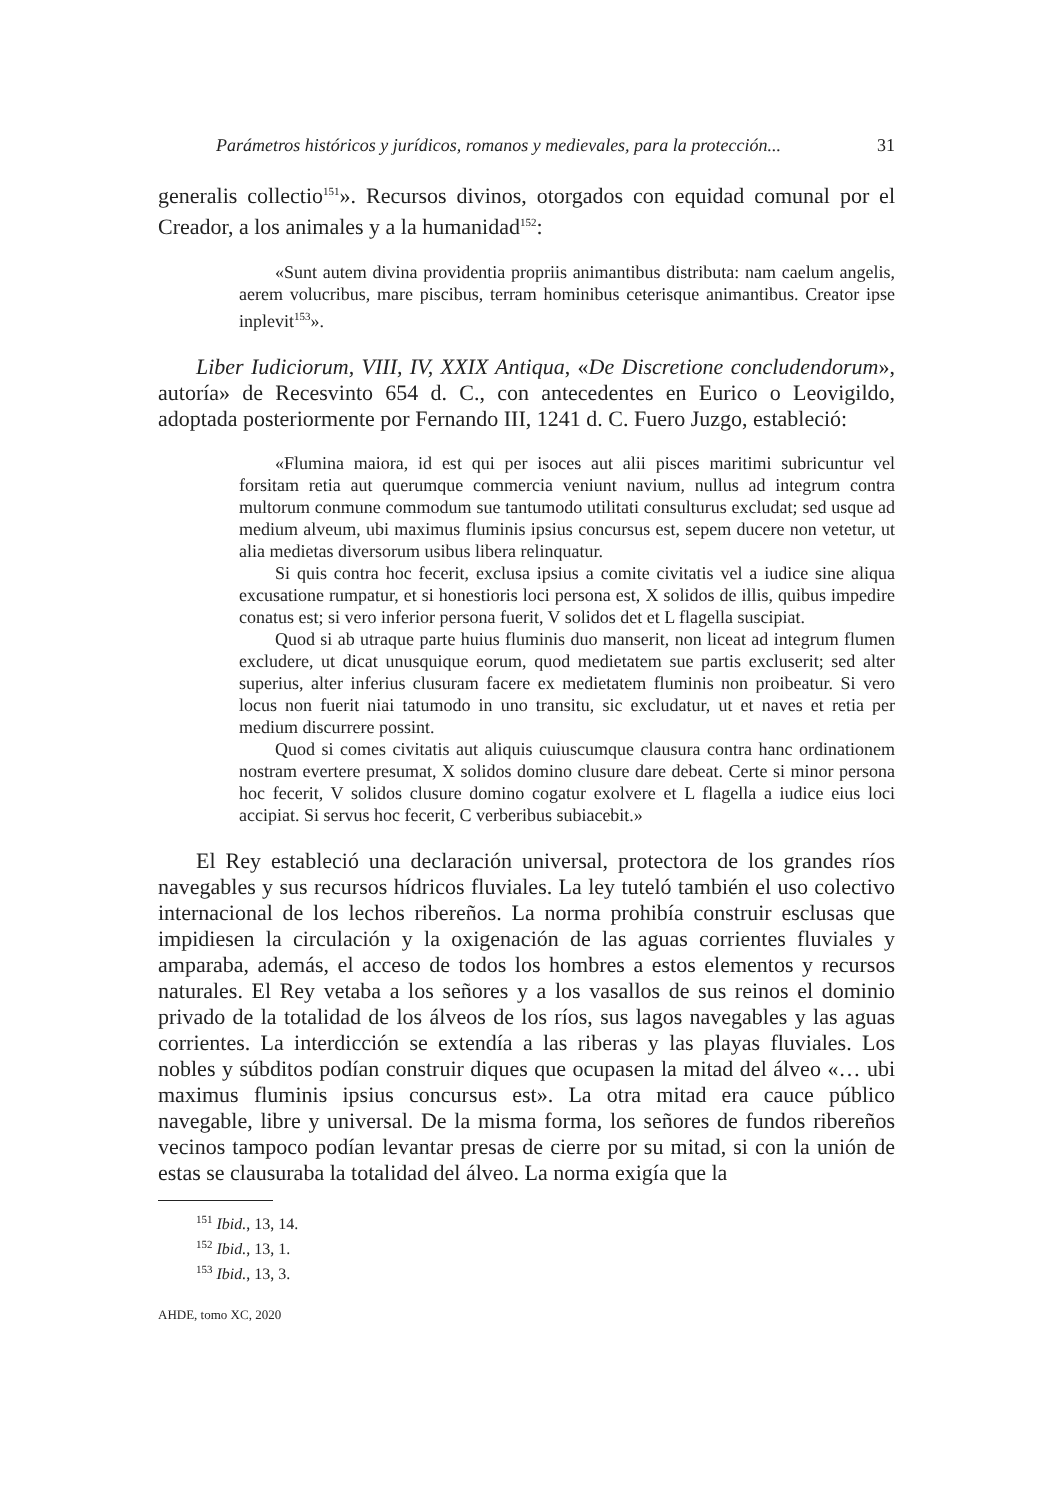Parámetros históricos y jurídicos, romanos y medievales, para la protección... 31
generalis collectio<sup>151</sup>». Recursos divinos, otorgados con equidad comunal por el Creador, a los animales y a la humanidad<sup>152</sup>:
«Sunt autem divina providentia propriis animantibus distributa: nam caelum angelis, aerem volucribus, mare piscibus, terram hominibus ceterisque animantibus. Creator ipse inplevit<sup>153</sup>».
Liber Iudiciorum, VIII, IV, XXIX Antiqua, «De Discretione concludendorum», autoría» de Recesvinto 654 d. C., con antecedentes en Eurico o Leovigildo, adoptada posteriormente por Fernando III, 1241 d. C. Fuero Juzgo, estableció:
«Flumina maiora, id est qui per isoces aut alii pisces maritimi subricuntur vel forsitam retia aut querumque commercia veniunt navium, nullus ad integrum contra multorum conmune commodum sue tantumodo utilitati consulturus excludat; sed usque ad medium alveum, ubi maximus fluminis ipsius concursus est, sepem ducere non vetetur, ut alia medietas diversorum usibus libera relinquatur.
Si quis contra hoc fecerit, exclusa ipsius a comite civitatis vel a iudice sine aliqua excusatione rumpatur, et si honestioris loci persona est, X solidos de illis, quibus impedire conatus est; si vero inferior persona fuerit, V solidos det et L flagella suscipiat.
Quod si ab utraque parte huius fluminis duo manserit, non liceat ad integrum flumen excludere, ut dicat unusquique eorum, quod medietatem sue partis excluserit; sed alter superius, alter inferius clusuram facere ex medietatem fluminis non proibeatur. Si vero locus non fuerit niai tatumodo in uno transitu, sic excludatur, ut et naves et retia per medium discurrere possint.
Quod si comes civitatis aut aliquis cuiuscumque clausura contra hanc ordinationem nostram evertere presumat, X solidos domino clusure dare debeat. Certe si minor persona hoc fecerit, V solidos clusure domino cogatur exolvere et L flagella a iudice eius loci accipiat. Si servus hoc fecerit, C verberibus subiacebit.»
El Rey estableció una declaración universal, protectora de los grandes ríos navegables y sus recursos hídricos fluviales. La ley tuteló también el uso colectivo internacional de los lechos ribereños. La norma prohibía construir esclusas que impidiesen la circulación y la oxigenación de las aguas corrientes fluviales y amparaba, además, el acceso de todos los hombres a estos elementos y recursos naturales. El Rey vetaba a los señores y a los vasallos de sus reinos el dominio privado de la totalidad de los álveos de los ríos, sus lagos navegables y las aguas corrientes. La interdicción se extendía a las riberas y las playas fluviales. Los nobles y súbditos podían construir diques que ocupasen la mitad del álveo «… ubi maximus fluminis ipsius concursus est». La otra mitad era cauce público navegable, libre y universal. De la misma forma, los señores de fundos ribereños vecinos tampoco podían levantar presas de cierre por su mitad, si con la unión de estas se clausuraba la totalidad del álveo. La norma exigía que la
<sup>151</sup> Ibid., 13, 14.
<sup>152</sup> Ibid., 13, 1.
<sup>153</sup> Ibid., 13, 3.
AHDE, tomo XC, 2020